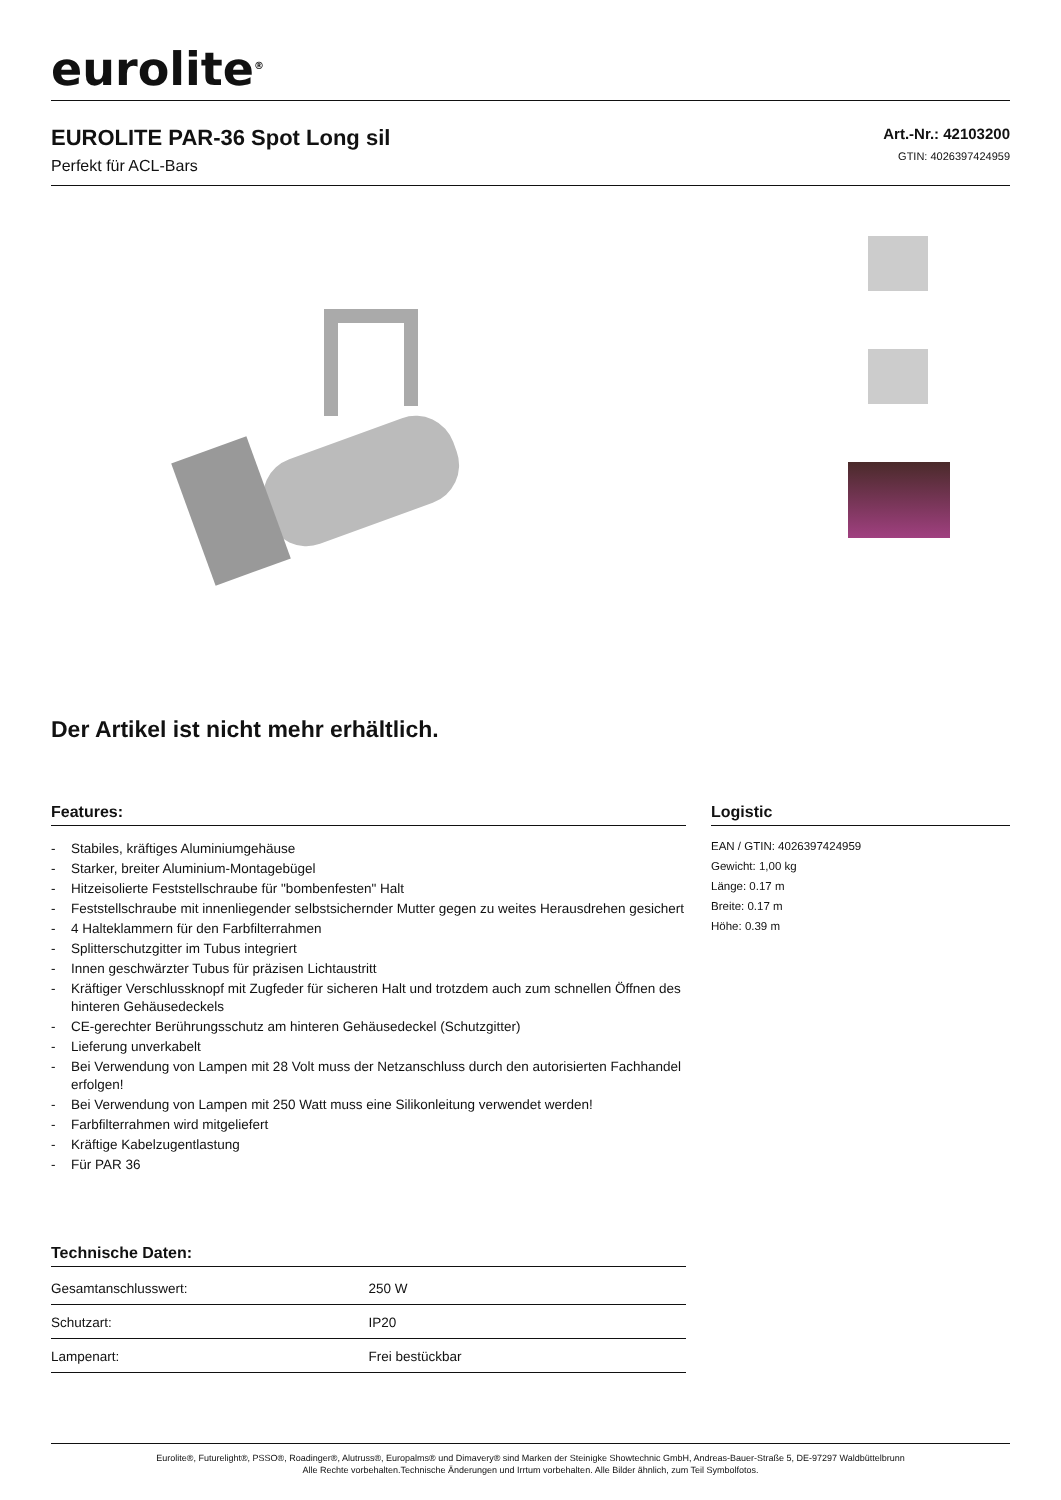eurolite<sup>®</sup>
EUROLITE PAR-36 Spot Long sil
Perfekt für ACL-Bars
Art.-Nr.: 42103200
GTIN: 4026397424959
Der Artikel ist nicht mehr erhältlich.
Features:
- Stabiles, kräftiges Aluminiumgehäuse
- Starker, breiter Aluminium-Montagebügel
- Hitzeisolierte Feststellschraube für "bombenfesten" Halt
- Feststellschraube mit innenliegender selbstsichernder Mutter gegen zu weites Herausdrehen gesichert
- 4 Halteklammern für den Farbfilterrahmen
- Splitterschutzgitter im Tubus integriert
- Innen geschwärzter Tubus für präzisen Lichtaustritt
- Kräftiger Verschlussknopf mit Zugfeder für sicheren Halt und trotzdem auch zum schnellen Öffnen des hinteren Gehäusedeckels
- CE-gerechter Berührungsschutz am hinteren Gehäusedeckel (Schutzgitter)
- Lieferung unverkabelt
- Bei Verwendung von Lampen mit 28 Volt muss der Netzanschluss durch den autorisierten Fachhandel erfolgen!
- Bei Verwendung von Lampen mit 250 Watt muss eine Silikonleitung verwendet werden!
- Farbfilterrahmen wird mitgeliefert
- Kräftige Kabelzugentlastung
- Für PAR 36
Technische Daten:
| Gesamtanschlusswert: | 250 W |
| Schutzart: | IP20 |
| Lampenart: | Frei bestückbar |
Logistic
EAN / GTIN: 4026397424959
Gewicht: 1,00 kg
Länge: 0.17 m
Breite: 0.17 m
Höhe: 0.39 m
Eurolite®, Futurelight®, PSSO®, Roadinger®, Alutruss®, Europalms® und Dimavery® sind Marken der Steinigke Showtechnic GmbH, Andreas-Bauer-Straße 5, DE-97297 Waldbüttelbrunn
Alle Rechte vorbehalten.Technische Änderungen und Irrtum vorbehalten. Alle Bilder ähnlich, zum Teil Symbolfotos.